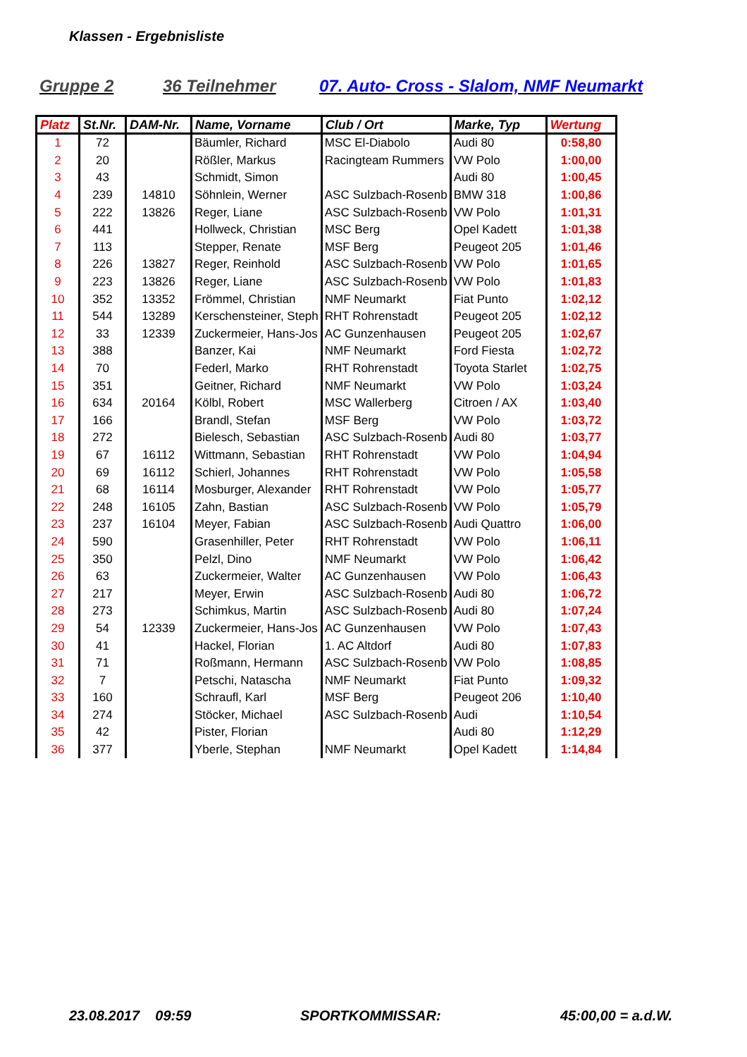Klassen - Ergebnisliste
Gruppe 2 36 Teilnehmer 07. Auto- Cross - Slalom, NMF Neumarkt
| Platz | St.Nr. | DAM-Nr. | Name, Vorname | Club / Ort | Marke, Typ | Wertung |
| --- | --- | --- | --- | --- | --- | --- |
| 1 | 72 | | Bäumler, Richard | MSC El-Diabolo | Audi 80 | 0:58,80 |
| 2 | 20 | | Rößler, Markus | Racingteam Rummers | VW Polo | 1:00,00 |
| 3 | 43 | | Schmidt, Simon | | Audi 80 | 1:00,45 |
| 4 | 239 | 14810 | Söhnlein, Werner | ASC Sulzbach-Rosenb | BMW 318 | 1:00,86 |
| 5 | 222 | 13826 | Reger, Liane | ASC Sulzbach-Rosenb | VW Polo | 1:01,31 |
| 6 | 441 | | Hollweck, Christian | MSC Berg | Opel Kadett | 1:01,38 |
| 7 | 113 | | Stepper, Renate | MSF Berg | Peugeot 205 | 1:01,46 |
| 8 | 226 | 13827 | Reger, Reinhold | ASC Sulzbach-Rosenb | VW Polo | 1:01,65 |
| 9 | 223 | 13826 | Reger, Liane | ASC Sulzbach-Rosenb | VW Polo | 1:01,83 |
| 10 | 352 | 13352 | Frömmel, Christian | NMF Neumarkt | Fiat Punto | 1:02,12 |
| 11 | 544 | 13289 | Kerschensteiner, Steph | RHT Rohrenstadt | Peugeot 205 | 1:02,12 |
| 12 | 33 | 12339 | Zuckermeier, Hans-Jos | AC Gunzenhausen | Peugeot 205 | 1:02,67 |
| 13 | 388 | | Banzer, Kai | NMF Neumarkt | Ford Fiesta | 1:02,72 |
| 14 | 70 | | Federl, Marko | RHT Rohrenstadt | Toyota Starlet | 1:02,75 |
| 15 | 351 | | Geitner, Richard | NMF Neumarkt | VW Polo | 1:03,24 |
| 16 | 634 | 20164 | Kölbl, Robert | MSC Wallerberg | Citroen / AX | 1:03,40 |
| 17 | 166 | | Brandl, Stefan | MSF Berg | VW Polo | 1:03,72 |
| 18 | 272 | | Bielesch, Sebastian | ASC Sulzbach-Rosenb | Audi 80 | 1:03,77 |
| 19 | 67 | 16112 | Wittmann, Sebastian | RHT Rohrenstadt | VW Polo | 1:04,94 |
| 20 | 69 | 16112 | Schierl, Johannes | RHT Rohrenstadt | VW Polo | 1:05,58 |
| 21 | 68 | 16114 | Mosburger, Alexander | RHT Rohrenstadt | VW Polo | 1:05,77 |
| 22 | 248 | 16105 | Zahn, Bastian | ASC Sulzbach-Rosenb | VW Polo | 1:05,79 |
| 23 | 237 | 16104 | Meyer, Fabian | ASC Sulzbach-Rosenb | Audi Quattro | 1:06,00 |
| 24 | 590 | | Grasenhiller, Peter | RHT Rohrenstadt | VW Polo | 1:06,11 |
| 25 | 350 | | Pelzl, Dino | NMF Neumarkt | VW Polo | 1:06,42 |
| 26 | 63 | | Zuckermeier, Walter | AC Gunzenhausen | VW Polo | 1:06,43 |
| 27 | 217 | | Meyer, Erwin | ASC Sulzbach-Rosenb | Audi 80 | 1:06,72 |
| 28 | 273 | | Schimkus, Martin | ASC Sulzbach-Rosenb | Audi 80 | 1:07,24 |
| 29 | 54 | 12339 | Zuckermeier, Hans-Jos | AC Gunzenhausen | VW Polo | 1:07,43 |
| 30 | 41 | | Hackel, Florian | 1. AC Altdorf | Audi 80 | 1:07,83 |
| 31 | 71 | | Roßmann, Hermann | ASC Sulzbach-Rosenb | VW Polo | 1:08,85 |
| 32 | 7 | | Petschi, Natascha | NMF Neumarkt | Fiat Punto | 1:09,32 |
| 33 | 160 | | Schraufl, Karl | MSF Berg | Peugeot 206 | 1:10,40 |
| 34 | 274 | | Stöcker, Michael | ASC Sulzbach-Rosenb | Audi | 1:10,54 |
| 35 | 42 | | Pister, Florian | | Audi 80 | 1:12,29 |
| 36 | 377 | | Yberle, Stephan | NMF Neumarkt | Opel Kadett | 1:14,84 |
23.08.2017 09:59 SPORTKOMMISSAR: 45:00,00 = a.d.W.